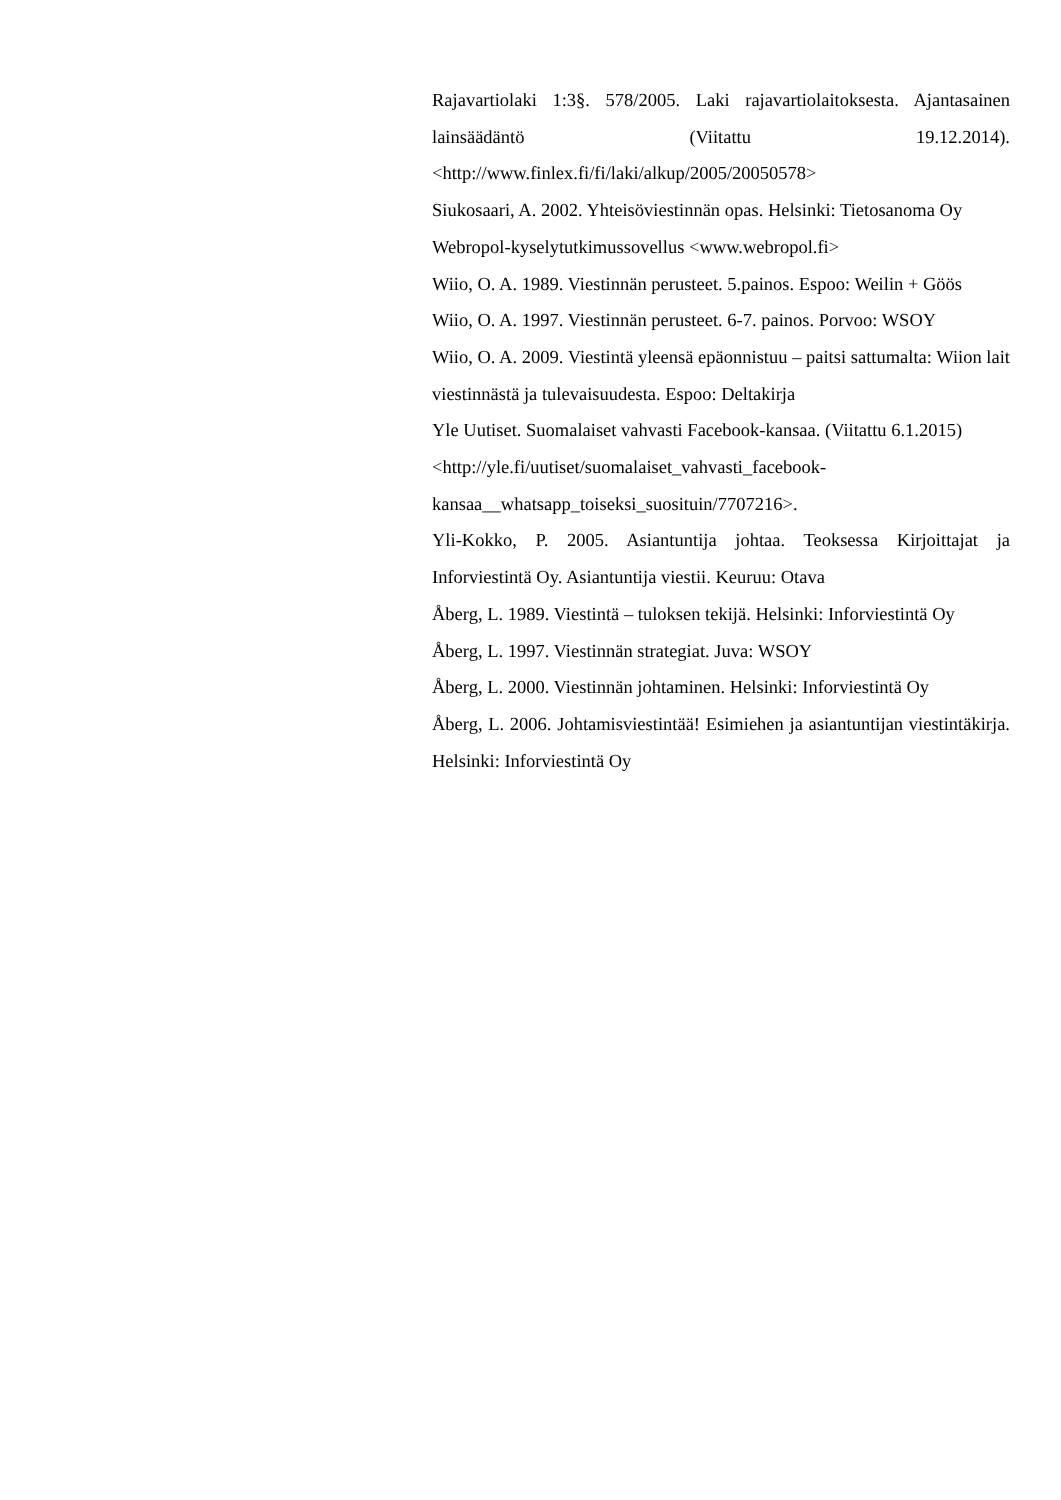Rajavartiolaki 1:3§. 578/2005. Laki rajavartiolaitoksesta. Ajantasainen lainsäädäntö (Viitattu 19.12.2014). <http://www.finlex.fi/fi/laki/alkup/2005/20050578>
Siukosaari, A. 2002. Yhteisöviestinnän opas. Helsinki: Tietosanoma Oy
Webropol-kyselytutkimussovellus <www.webropol.fi>
Wiio, O. A. 1989. Viestinnän perusteet. 5.painos. Espoo: Weilin + Göös
Wiio, O. A. 1997. Viestinnän perusteet. 6-7. painos. Porvoo: WSOY
Wiio, O. A. 2009. Viestintä yleensä epäonnistuu – paitsi sattumalta: Wiion lait viestinnästä ja tulevaisuudesta. Espoo: Deltakirja
Yle Uutiset. Suomalaiset vahvasti Facebook-kansaa. (Viitattu 6.1.2015)
<http://yle.fi/uutiset/suomalaiset_vahvasti_facebook-
kansaa__whatsapp_toiseksi_suosituin/7707216>.
Yli-Kokko, P. 2005. Asiantuntija johtaa. Teoksessa Kirjoittajat ja Inforviestintä Oy. Asiantuntija viestii. Keuruu: Otava
Åberg, L. 1989. Viestintä – tuloksen tekijä. Helsinki: Inforviestintä Oy
Åberg, L. 1997. Viestinnän strategiat. Juva: WSOY
Åberg, L. 2000. Viestinnän johtaminen. Helsinki: Inforviestintä Oy
Åberg, L. 2006. Johtamisviestintää! Esimiehen ja asiantuntijan viestintäkirja. Helsinki: Inforviestintä Oy